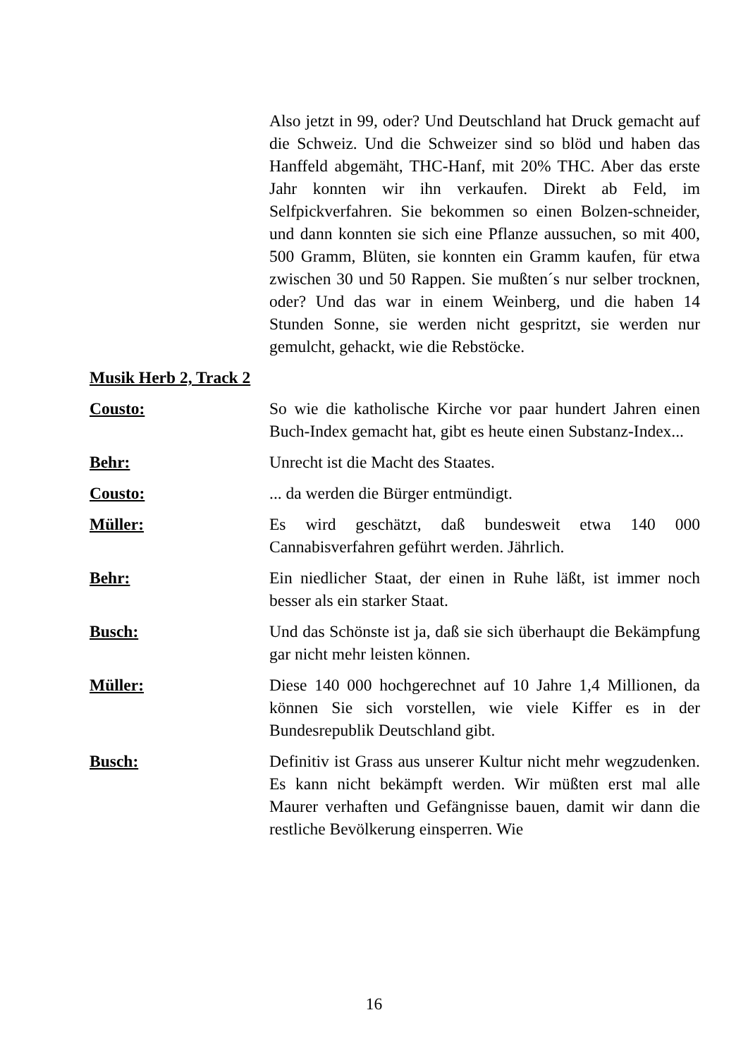Also jetzt in 99, oder? Und Deutschland hat Druck gemacht auf die Schweiz. Und die Schweizer sind so blöd und haben das Hanffeld abgemäht, THC-Hanf, mit 20% THC. Aber das erste Jahr konnten wir ihn verkaufen. Direkt ab Feld, im Selfpickverfahren. Sie bekommen so einen Bolzen-schneider, und dann konnten sie sich eine Pflanze aussuchen, so mit 400, 500 Gramm, Blüten, sie konnten ein Gramm kaufen, für etwa zwischen 30 und 50 Rappen. Sie mußten´s nur selber trocknen, oder? Und das war in einem Weinberg, und die haben 14 Stunden Sonne, sie werden nicht gespritzt, sie werden nur gemulcht, gehackt, wie die Rebstöcke.
Musik Herb 2, Track 2
Cousto: So wie die katholische Kirche vor paar hundert Jahren einen Buch-Index gemacht hat, gibt es heute einen Substanz-Index...
Behr: Unrecht ist die Macht des Staates.
Cousto: ... da werden die Bürger entmündigt.
Müller: Es wird geschätzt, daß bundesweit etwa 140 000 Cannabisverfahren geführt werden. Jährlich.
Behr: Ein niedlicher Staat, der einen in Ruhe läßt, ist immer noch besser als ein starker Staat.
Busch: Und das Schönste ist ja, daß sie sich überhaupt die Bekämpfung gar nicht mehr leisten können.
Müller: Diese 140 000 hochgerechnet auf 10 Jahre 1,4 Millionen, da können Sie sich vorstellen, wie viele Kiffer es in der Bundesrepublik Deutschland gibt.
Busch: Definitiv ist Grass aus unserer Kultur nicht mehr wegzudenken. Es kann nicht bekämpft werden. Wir müßten erst mal alle Maurer verhaften und Gefängnisse bauen, damit wir dann die restliche Bevölkerung einsperren. Wie
16